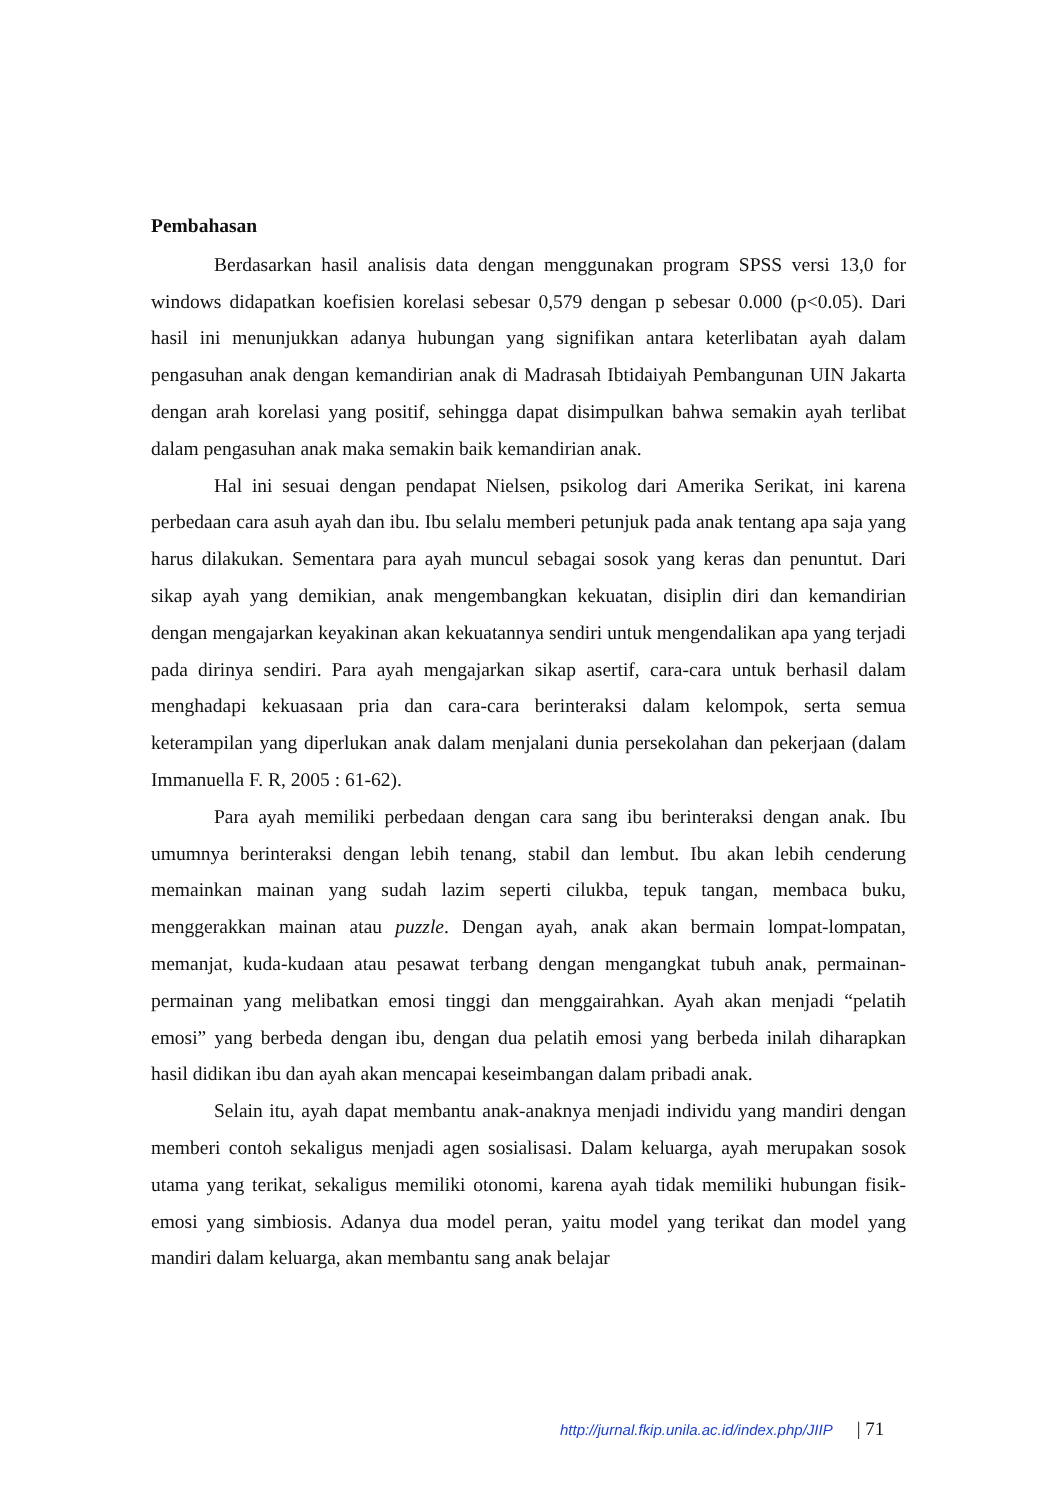Pembahasan
Berdasarkan hasil analisis data dengan menggunakan program SPSS versi 13,0 for windows didapatkan koefisien korelasi sebesar 0,579 dengan p sebesar 0.000 (p<0.05). Dari hasil ini menunjukkan adanya hubungan yang signifikan antara keterlibatan ayah dalam pengasuhan anak dengan kemandirian anak di Madrasah Ibtidaiyah Pembangunan UIN Jakarta dengan arah korelasi yang positif, sehingga dapat disimpulkan bahwa semakin ayah terlibat dalam pengasuhan anak maka semakin baik kemandirian anak.
Hal ini sesuai dengan pendapat Nielsen, psikolog dari Amerika Serikat, ini karena perbedaan cara asuh ayah dan ibu. Ibu selalu memberi petunjuk pada anak tentang apa saja yang harus dilakukan. Sementara para ayah muncul sebagai sosok yang keras dan penuntut. Dari sikap ayah yang demikian, anak mengembangkan kekuatan, disiplin diri dan kemandirian dengan mengajarkan keyakinan akan kekuatannya sendiri untuk mengendalikan apa yang terjadi pada dirinya sendiri. Para ayah mengajarkan sikap asertif, cara-cara untuk berhasil dalam menghadapi kekuasaan pria dan cara-cara berinteraksi dalam kelompok, serta semua keterampilan yang diperlukan anak dalam menjalani dunia persekolahan dan pekerjaan (dalam Immanuella F. R, 2005 : 61-62).
Para ayah memiliki perbedaan dengan cara sang ibu berinteraksi dengan anak. Ibu umumnya berinteraksi dengan lebih tenang, stabil dan lembut. Ibu akan lebih cenderung memainkan mainan yang sudah lazim seperti cilukba, tepuk tangan, membaca buku, menggerakkan mainan atau puzzle. Dengan ayah, anak akan bermain lompat-lompatan, memanjat, kuda-kudaan atau pesawat terbang dengan mengangkat tubuh anak, permainan-permainan yang melibatkan emosi tinggi dan menggairahkan. Ayah akan menjadi “pelatih emosi” yang berbeda dengan ibu, dengan dua pelatih emosi yang berbeda inilah diharapkan hasil didikan ibu dan ayah akan mencapai keseimbangan dalam pribadi anak.
Selain itu, ayah dapat membantu anak-anaknya menjadi individu yang mandiri dengan memberi contoh sekaligus menjadi agen sosialisasi. Dalam keluarga, ayah merupakan sosok utama yang terikat, sekaligus memiliki otonomi, karena ayah tidak memiliki hubungan fisik-emosi yang simbiosis. Adanya dua model peran, yaitu model yang terikat dan model yang mandiri dalam keluarga, akan membantu sang anak belajar
http://jurnal.fkip.unila.ac.id/index.php/JIIP | 71